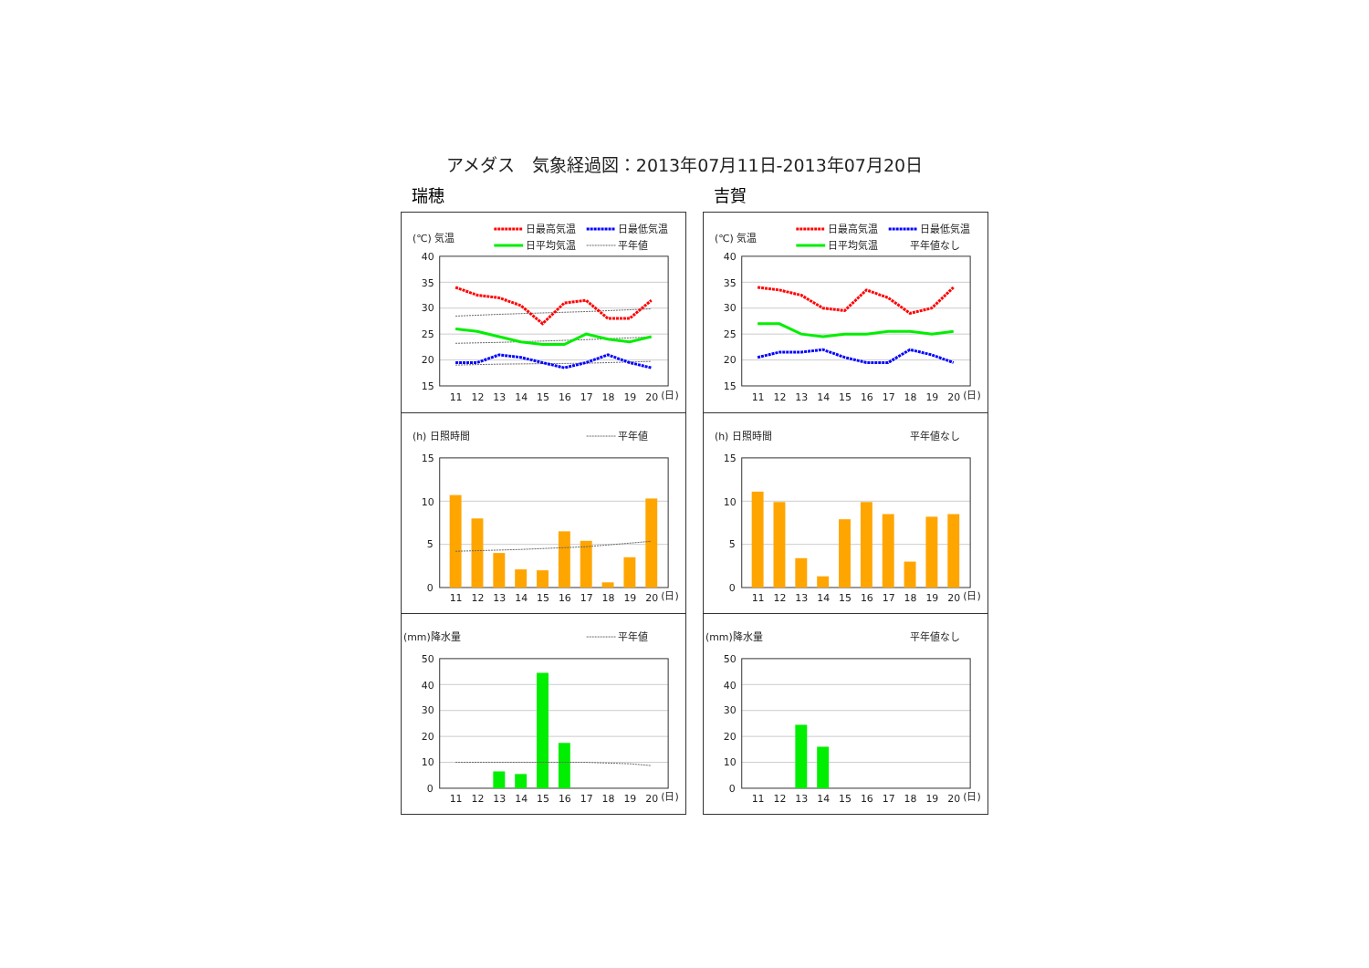アメダス　気象経過図：2013年07月11日-2013年07月20日
瑞穂
(℃) 気温
日最高気温
日最低気温
日平均気温
平年値
40
35
30
25
20
15
11
12
13
14
15
16
17
18
19
20
(日)
(h) 日照時間
平年値
15
10
5
0
11
12
13
14
15
16
17
18
19
20
(日)
(mm)降水量
平年値
50
40
30
20
10
0
11
12
13
14
15
16
17
18
19
20
(日)
吉賀
(℃) 気温
日最高気温
日最低気温
日平均気温
平年値なし
40
35
30
25
20
15
11
12
13
14
15
16
17
18
19
20
(日)
(h) 日照時間
平年値なし
15
10
5
0
11
12
13
14
15
16
17
18
19
20
(日)
(mm)降水量
平年値なし
50
40
30
20
10
0
11
12
13
14
15
16
17
18
19
20
(日)